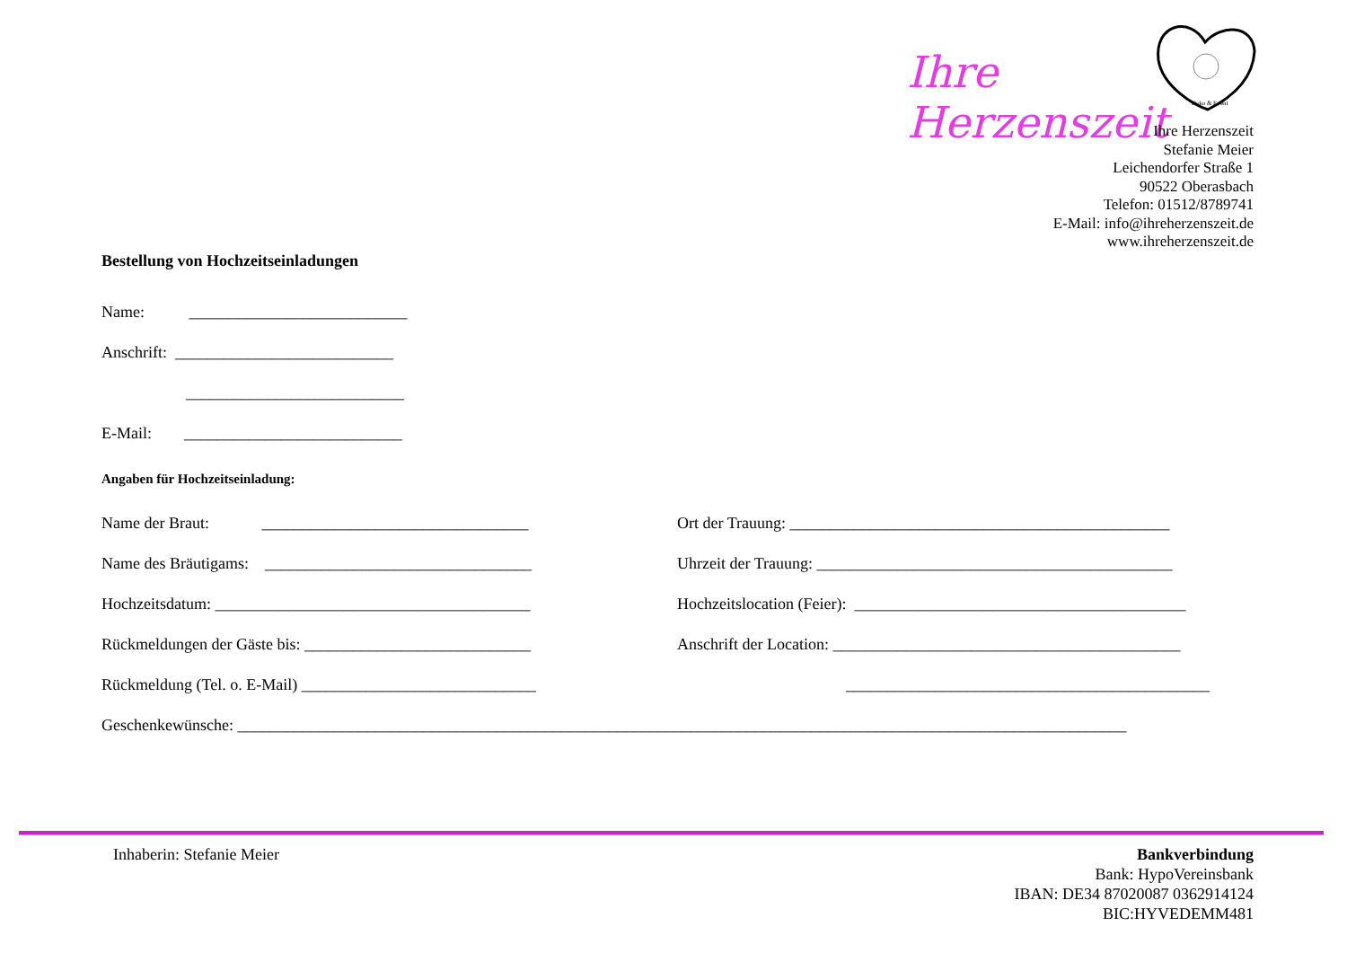Ihre Herzenszeit
Deko & Event
Ihre Herzenszeit
Stefanie Meier
Leichendorfer Straße 1
90522 Oberasbach
Telefon: 01512/8789741
E-Mail: info@ihreherzenszeit.de
www.ihreherzenszeit.de
Bestellung von Hochzeitseinladungen
Name: ___________________________
Anschrift: ___________________________
___________________________
E-Mail: ___________________________
Angaben für Hochzeitseinladung:
Name der Braut: _________________________________ Ort der Trauung: _______________________________________________
Name des Bräutigams: _________________________________ Uhrzeit der Trauung: ____________________________________________
Hochzeitsdatum: _______________________________________ Hochzeitslocation (Feier): _________________________________________
Rückmeldungen der Gäste bis: ____________________________ Anschrift der Location: ___________________________________________
Rückmeldung (Tel. o. E-Mail) _____________________________ _____________________________________________
Geschenkewünsche: ______________________________________________________________________________________________________________
Inhaberin: Stefanie Meier Bankverbindung
Bank: HypoVereinsbank
IBAN: DE34 87020087 0362914124
BIC:HYVEDEMM481